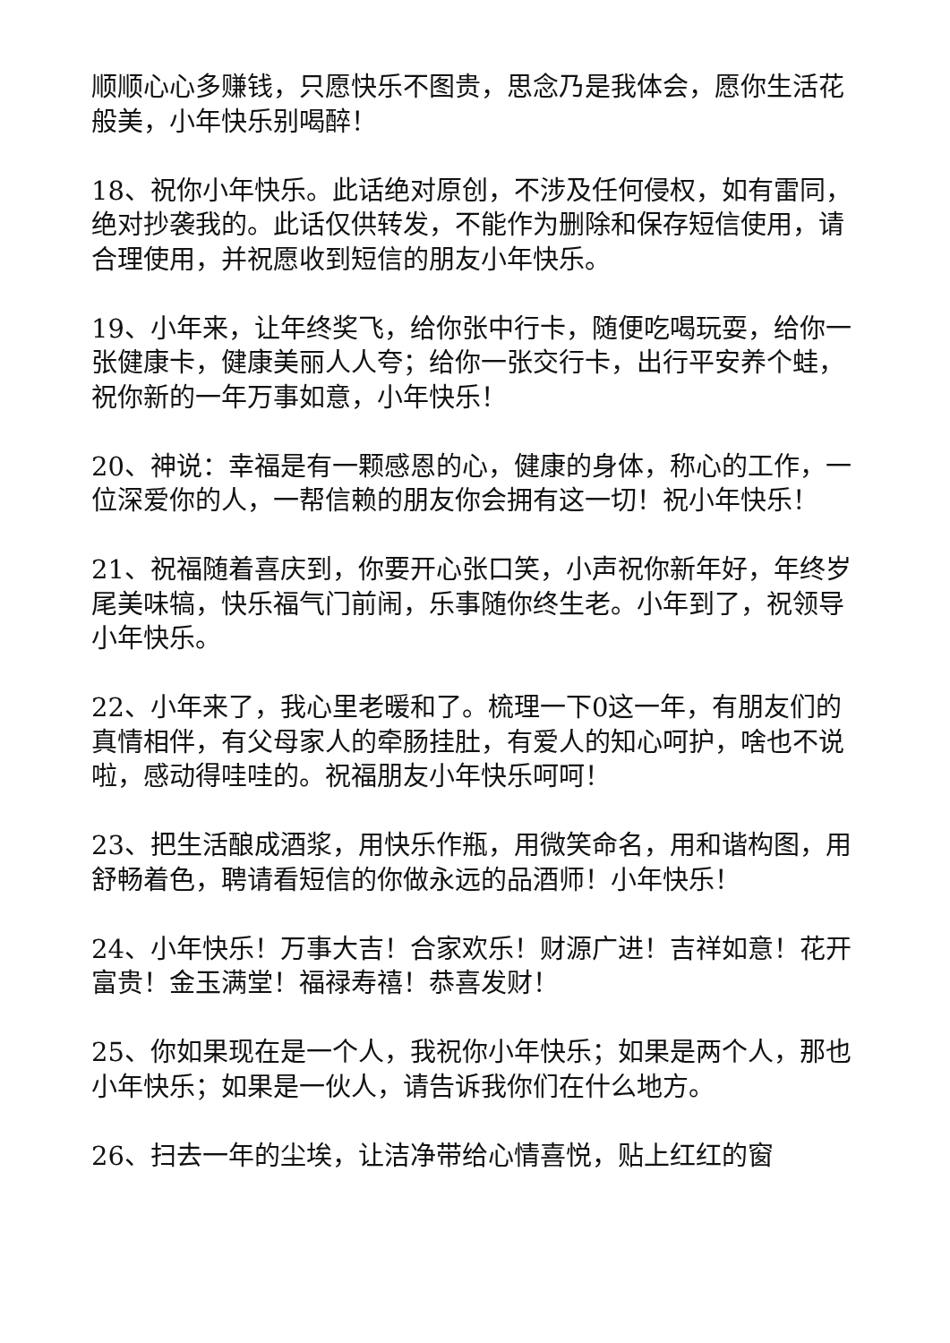顺顺心心多赚钱，只愿快乐不图贵，思念乃是我体会，愿你生活花般美，小年快乐别喝醉！
18、祝你小年快乐。此话绝对原创，不涉及任何侵权，如有雷同，绝对抄袭我的。此话仅供转发，不能作为删除和保存短信使用，请合理使用，并祝愿收到短信的朋友小年快乐。
19、小年来，让年终奖飞，给你张中行卡，随便吃喝玩耍，给你一张健康卡，健康美丽人人夸；给你一张交行卡，出行平安养个蛙，祝你新的一年万事如意，小年快乐！
20、神说：幸福是有一颗感恩的心，健康的身体，称心的工作，一位深爱你的人，一帮信赖的朋友你会拥有这一切！祝小年快乐！
21、祝福随着喜庆到，你要开心张口笑，小声祝你新年好，年终岁尾美味犒，快乐福气门前闹，乐事随你终生老。小年到了，祝领导小年快乐。
22、小年来了，我心里老暖和了。梳理一下0这一年，有朋友们的真情相伴，有父母家人的牵肠挂肚，有爱人的知心呵护，啥也不说啦，感动得哇哇的。祝福朋友小年快乐呵呵！
23、把生活酿成酒浆，用快乐作瓶，用微笑命名，用和谐构图，用舒畅着色，聘请看短信的你做永远的品酒师！小年快乐！
24、小年快乐！万事大吉！合家欢乐！财源广进！吉祥如意！花开富贵！金玉满堂！福禄寿禧！恭喜发财！
25、你如果现在是一个人，我祝你小年快乐；如果是两个人，那也小年快乐；如果是一伙人，请告诉我你们在什么地方。
26、扫去一年的尘埃，让洁净带给心情喜悦，贴上红红的窗